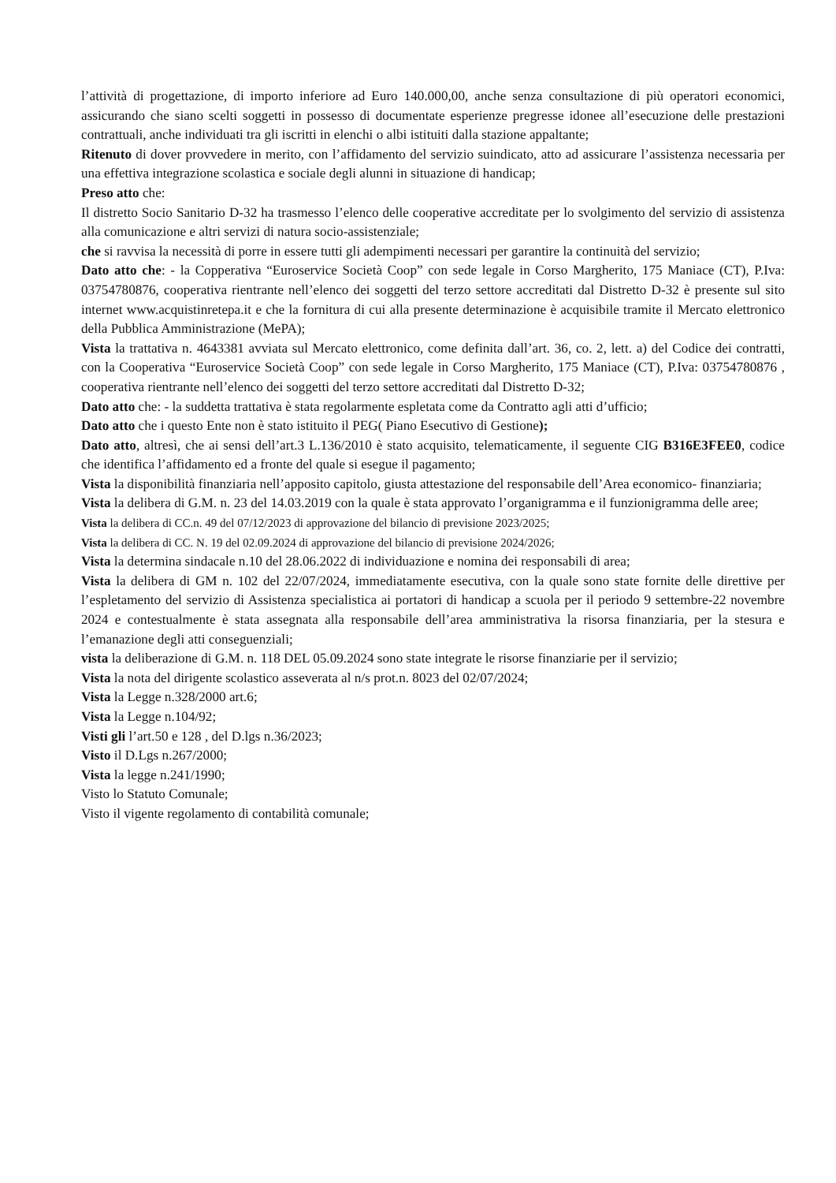l’attività di progettazione, di importo inferiore ad Euro 140.000,00, anche senza consultazione di più operatori economici, assicurando che siano scelti soggetti in possesso di documentate esperienze pregresse idonee all’esecuzione delle prestazioni contrattuali, anche individuati tra gli iscritti in elenchi o albi istituiti dalla stazione appaltante;
Ritenuto di dover provvedere in merito, con l’affidamento del servizio suindicato, atto ad assicurare l’assistenza necessaria per una effettiva integrazione scolastica e sociale degli alunni in situazione di handicap;
Preso atto che:
Il distretto Socio Sanitario D-32 ha trasmesso l’elenco delle cooperative accreditate per lo svolgimento del servizio di assistenza alla comunicazione e altri servizi di natura socio-assistenziale;
che si ravvisa la necessità di porre in essere tutti gli adempimenti necessari per garantire la continuità del servizio;
Dato atto che: - la Copperativa “Euroservice Società Coop” con sede legale in Corso Margherito, 175 Maniace (CT), P.Iva: 03754780876, cooperativa rientrante nell’elenco dei soggetti del terzo settore accreditati dal Distretto D-32 è presente sul sito internet www.acquistinretepa.it e che la fornitura di cui alla presente determinazione è acquisibile tramite il Mercato elettronico della Pubblica Amministrazione (MePA);
Vista la trattativa n. 4643381 avviata sul Mercato elettronico, come definita dall’art. 36, co. 2, lett. a) del Codice dei contratti, con la Cooperativa “Euroservice Società Coop” con sede legale in Corso Margherito, 175 Maniace (CT), P.Iva: 03754780876 , cooperativa rientrante nell’elenco dei soggetti del terzo settore accreditati dal Distretto D-32;
Dato atto che: - la suddetta trattativa è stata regolarmente espletata come da Contratto agli atti d’ufficio;
Dato atto che i questo Ente non è stato istituito il PEG( Piano Esecutivo di Gestione);
Dato atto, altresì, che ai sensi dell’art.3 L.136/2010 è stato acquisito, telematicamente, il seguente CIG B316E3FEE0, codice che identifica l’affidamento ed a fronte del quale si esegue il pagamento;
Vista la disponibilità finanziaria nell’apposito capitolo, giusta attestazione del responsabile dell’Area economico- finanziaria;
Vista la delibera di G.M. n. 23 del 14.03.2019 con la quale è stata approvato l’organigramma e il funzionigramma delle aree;
Vista la delibera di CC.n. 49 del 07/12/2023 di approvazione del bilancio di previsione 2023/2025;
Vista la delibera di CC. N. 19 del 02.09.2024 di approvazione del bilancio di previsione 2024/2026;
Vista la determina sindacale n.10 del 28.06.2022 di individuazione e nomina dei responsabili di area;
Vista la delibera di GM n. 102 del 22/07/2024, immediatamente esecutiva, con la quale sono state fornite delle direttive per l’espletamento del servizio di Assistenza specialistica ai portatori di handicap a scuola per il periodo 9 settembre-22 novembre 2024 e contestualmente è stata assegnata alla responsabile dell’area amministrativa la risorsa finanziaria, per la stesura e l’emanazione degli atti conseguenziali;
vista la deliberazione di G.M. n. 118 DEL 05.09.2024 sono state integrate le risorse finanziarie per il servizio;
Vista la nota del dirigente scolastico asseverata al n/s prot.n. 8023 del 02/07/2024;
Vista la Legge n.328/2000 art.6;
Vista la Legge n.104/92;
Visti gli l’art.50 e 128 , del D.lgs n.36/2023;
Visto il D.Lgs n.267/2000;
Vista la legge n.241/1990;
Visto lo Statuto Comunale;
Visto il vigente regolamento di contabilità comunale;